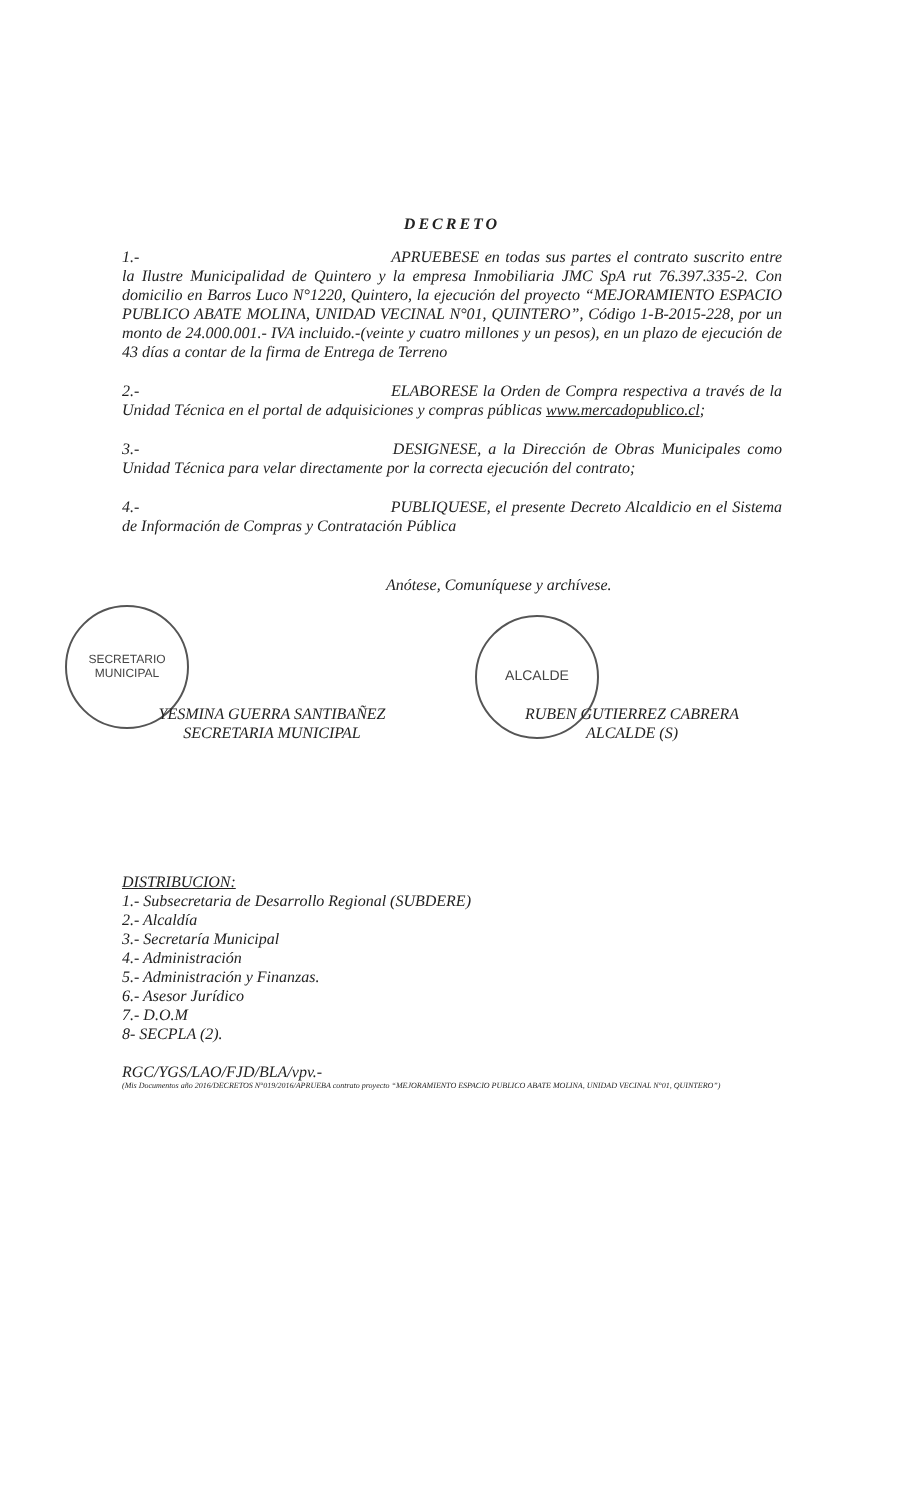SECRETARIO
MUNICIPAL
ALCALDE
DECRETO
1.- APRUEBESE en todas sus partes el contrato suscrito entre la Ilustre Municipalidad de Quintero y la empresa Inmobiliaria JMC SpA rut 76.397.335-2. Con domicilio en Barros Luco N°1220, Quintero, la ejecución del proyecto “MEJORAMIENTO ESPACIO PUBLICO ABATE MOLINA, UNIDAD VECINAL N°01, QUINTERO”, Código 1-B-2015-228, por un monto de 24.000.001.- IVA incluido.-(veinte y cuatro millones y un pesos), en un plazo de ejecución de 43 días a contar de la firma de Entrega de Terreno
2.- ELABORESE la Orden de Compra respectiva a través de la Unidad Técnica en el portal de adquisiciones y compras públicas www.mercadopublico.cl;
3.- DESIGNESE, a la Dirección de Obras Municipales como Unidad Técnica para velar directamente por la correcta ejecución del contrato;
4.- PUBLIQUESE, el presente Decreto Alcaldicio en el Sistema de Información de Compras y Contratación Pública
Anótese, Comuníquese y archívese.
YESMINA GUERRA SANTIBAÑEZ
SECRETARIA MUNICIPAL
RUBEN GUTIERREZ CABRERA
ALCALDE (S)
DISTRIBUCION:
1.- Subsecretaria de Desarrollo Regional (SUBDERE)
2.- Alcaldía
3.- Secretaría Municipal
4.- Administración
5.- Administración y Finanzas.
6.- Asesor Jurídico
7.- D.O.M
8- SECPLA (2).
RGC/YGS/LAO/FJD/BLA/vpv.-
(Mis Documentos año 2016/DECRETOS N°019/2016/APRUEBA contrato proyecto “MEJORAMIENTO ESPACIO PUBLICO ABATE MOLINA, UNIDAD VECINAL N°01, QUINTERO”)